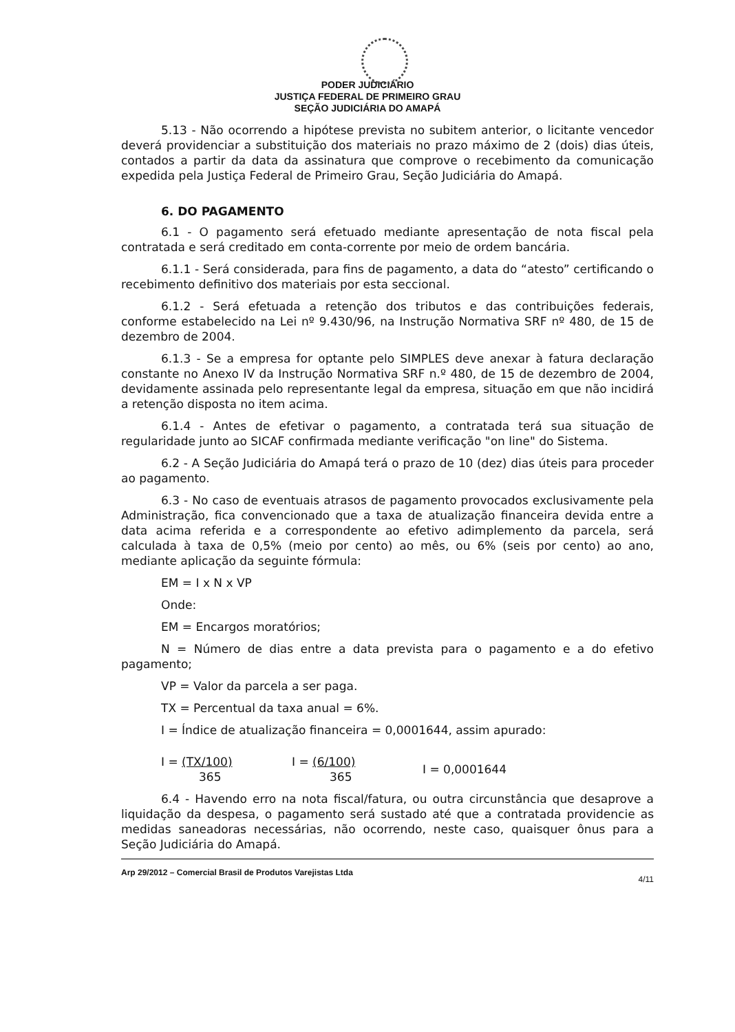PODER JUDICIÁRIO
JUSTIÇA FEDERAL DE PRIMEIRO GRAU
SEÇÃO JUDICIÁRIA DO AMAPÁ
5.13 - Não ocorrendo a hipótese prevista no subitem anterior, o licitante vencedor deverá providenciar a substituição dos materiais no prazo máximo de 2 (dois) dias úteis, contados a partir da data da assinatura que comprove o recebimento da comunicação expedida pela Justiça Federal de Primeiro Grau, Seção Judiciária do Amapá.
6. DO PAGAMENTO
6.1 - O pagamento será efetuado mediante apresentação de nota fiscal pela contratada e será creditado em conta-corrente por meio de ordem bancária.
6.1.1 - Será considerada, para fins de pagamento, a data do “atesto” certificando o recebimento definitivo dos materiais por esta seccional.
6.1.2 - Será efetuada a retenção dos tributos e das contribuições federais, conforme estabelecido na Lei nº 9.430/96, na Instrução Normativa SRF nº 480, de 15 de dezembro de 2004.
6.1.3 - Se a empresa for optante pelo SIMPLES deve anexar à fatura declaração constante no Anexo IV da Instrução Normativa SRF n.º 480, de 15 de dezembro de 2004, devidamente assinada pelo representante legal da empresa, situação em que não incidirá a retenção disposta no item acima.
6.1.4 - Antes de efetivar o pagamento, a contratada terá sua situação de regularidade junto ao SICAF confirmada mediante verificação "on line" do Sistema.
6.2 - A Seção Judiciária do Amapá terá o prazo de 10 (dez) dias úteis para proceder ao pagamento.
6.3 - No caso de eventuais atrasos de pagamento provocados exclusivamente pela Administração, fica convencionado que a taxa de atualização financeira devida entre a data acima referida e a correspondente ao efetivo adimplemento da parcela, será calculada à taxa de 0,5% (meio por cento) ao mês, ou 6% (seis por cento) ao ano, mediante aplicação da seguinte fórmula:
EM = I x N x VP
Onde:
EM = Encargos moratórios;
N = Número de dias entre a data prevista para o pagamento e a do efetivo pagamento;
VP = Valor da parcela a ser paga.
TX = Percentual da taxa anual = 6%.
I = Índice de atualização financeira = 0,0001644, assim apurado:
I = (TX/100)
365
I = (6/100)
365
I = 0,0001644
6.4 - Havendo erro na nota fiscal/fatura, ou outra circunstância que desaprove a liquidação da despesa, o pagamento será sustado até que a contratada providencie as medidas saneadoras necessárias, não ocorrendo, neste caso, quaisquer ônus para a Seção Judiciária do Amapá.
Arp 29/2012 – Comercial Brasil de Produtos Varejistas Ltda 4/11